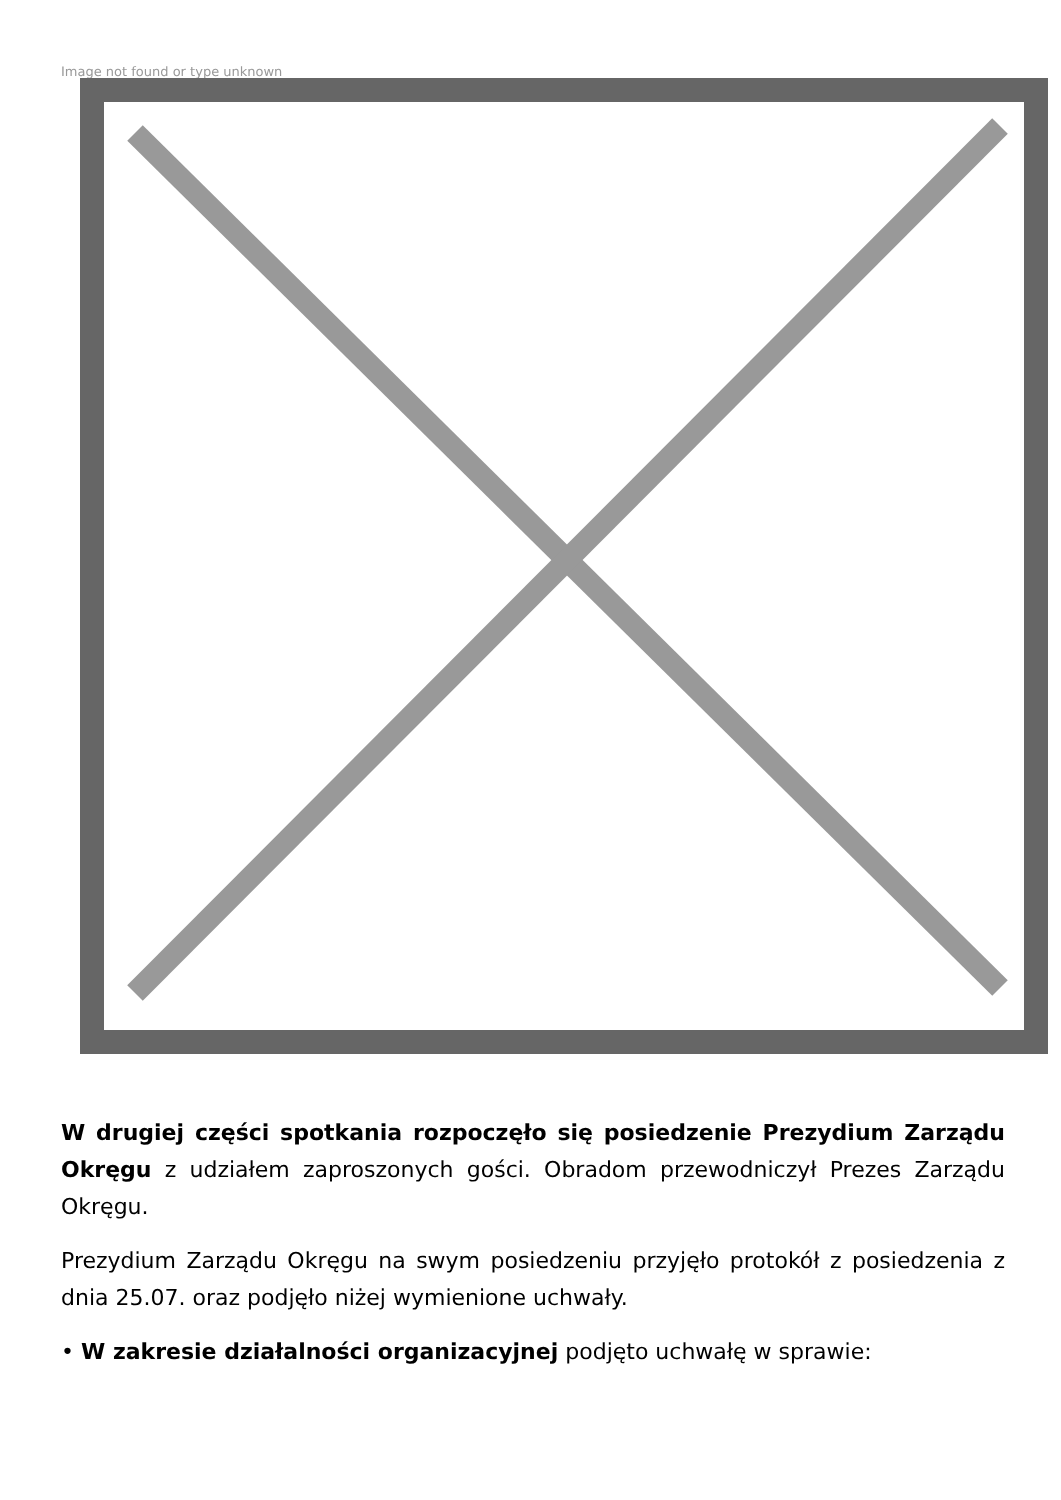Image not found or type unknown
W drugiej części spotkania rozpoczęło się posiedzenie Prezydium Zarządu Okręgu z udziałem zaproszonych gości. Obradom przewodniczył Prezes Zarządu Okręgu.
Prezydium Zarządu Okręgu na swym posiedzeniu przyjęło protokół z posiedzenia z dnia 25.07. oraz podjęło niżej wymienione uchwały.
• W zakresie działalności organizacyjnej podjęto uchwałę w sprawie: